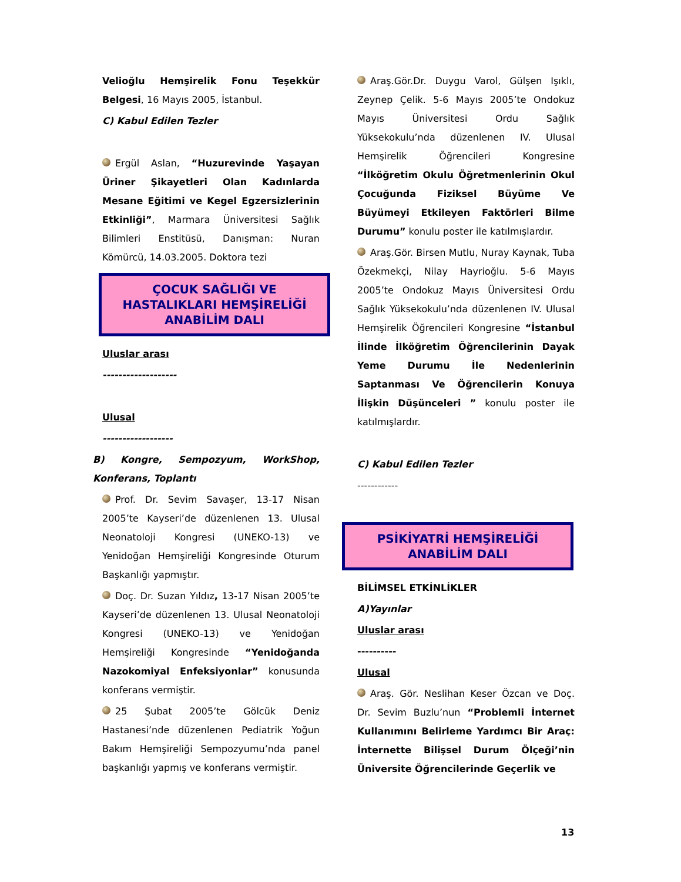Velioğlu Hemşirelik Fonu Teşekkür Belgesi, 16 Mayıs 2005, İstanbul.
C) Kabul Edilen Tezler
Ergül Aslan, “Huzurevinde Yaşayan Üriner Şikayetleri Olan Kadınlarda Mesane Eğitimi ve Kegel Egzersizlerinin Etkinliği”, Marmara Üniversitesi Sağlık Bilimleri Enstitüsü, Danışman: Nuran Kömürcü, 14.03.2005. Doktora tezi
ÇOCUK SAĞLIĞI VE HASTALIKLARI HEMŞİRELİĞİ ANABİLİM DALI
Uluslar arası
-------------------
Ulusal
------------------
B) Kongre, Sempozyum, WorkShop, Konferans, Toplantı
Prof. Dr. Sevim Savaşer, 13-17 Nisan 2005’te Kayseri’de düzenlenen 13. Ulusal Neonatoloji Kongresi (UNEKO-13) ve Yenidoğan Hemşireliği Kongresinde Oturum Başkanlığı yapmıştır.
Doç. Dr. Suzan Yıldız, 13-17 Nisan 2005’te Kayseri’de düzenlenen 13. Ulusal Neonatoloji Kongresi (UNEKO-13) ve Yenidoğan Hemşireliği Kongresinde “Yenidoğanda Nazokomiyal Enfeksiyonlar” konusunda konferans vermiştir.
25 Şubat 2005’te Gölcük Deniz Hastanesi’nde düzenlenen Pediatrik Yoğun Bakım Hemşireliği Sempozyumu’nda panel başkanlığı yapmış ve konferans vermiştir.
Araş.Gör.Dr. Duygu Varol, Gülşen Işıklı, Zeynep Çelik. 5-6 Mayıs 2005’te Ondokuz Mayıs Üniversitesi Ordu Sağlık Yüksekokulu’nda düzenlenen IV. Ulusal Hemşirelik Öğrencileri Kongresine “İlköğretim Okulu Öğretmenlerinin Okul Çocuğunda Fiziksel Büyüme Ve Büyümeyi Etkileyen Faktörleri Bilme Durumu” konulu poster ile katılmışlardır.
Araş.Gör. Birsen Mutlu, Nuray Kaynak, Tuba Özekmekçi, Nilay Hayrioğlu. 5-6 Mayıs 2005’te Ondokuz Mayıs Üniversitesi Ordu Sağlık Yüksekokulu’nda düzenlenen IV. Ulusal Hemşirelik Öğrencileri Kongresine “İstanbul İlinde İlköğretim Öğrencilerinin Dayak Yeme Durumu İle Nedenlerinin Saptanması Ve Öğrencilerin Konuya İlişkin Düşünceleri ” konulu poster ile katılmışlardır.
C) Kabul Edilen Tezler
------------
PSİKİYATRİ HEMŞİRELİĞİ ANABİLİM DALI
BİLİMSEL ETKİNLİKLER
A)Yayınlar
Uluslar arası
----------
Ulusal
Araş. Gör. Neslihan Keser Özcan ve Doç. Dr. Sevim Buzlu’nun “Problemli İnternet Kullanımını Belirleme Yardımcı Bir Araç: İnternette Bilişsel Durum Ölçeği’nin Üniversite Öğrencilerinde Geçerlik ve
13